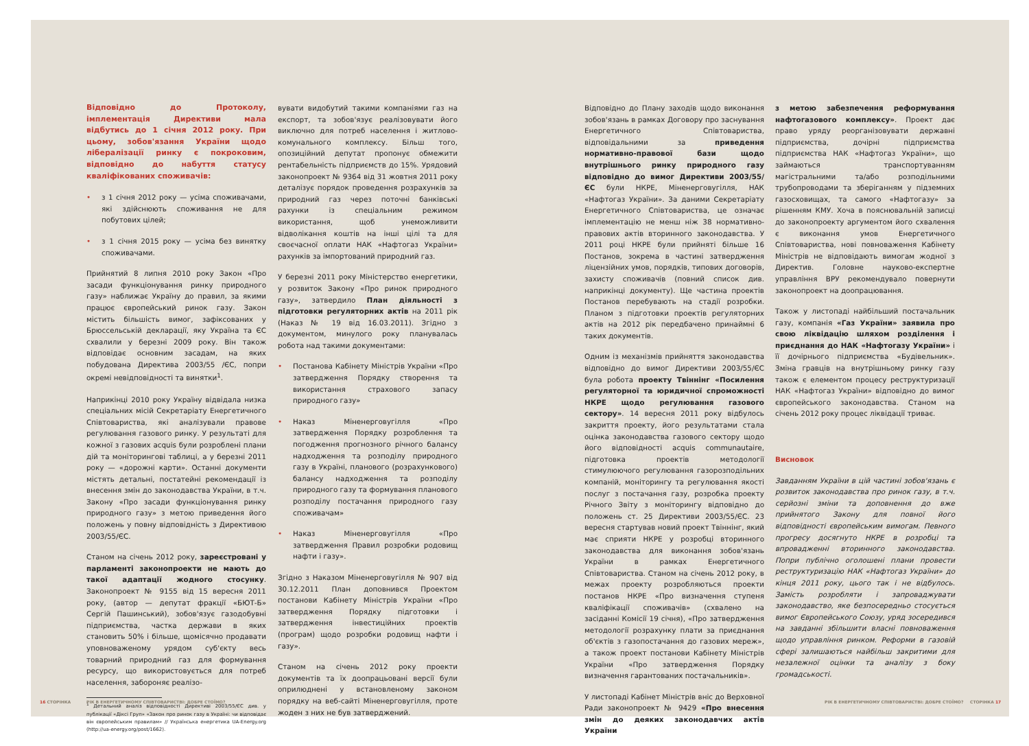Відповідно до Протоколу, імплементація Директиви мала відбутись до 1 січня 2012 року. При цьому, зобов'язання України щодо лібералізації ринку є покроковим, відповідно до набуття статусу кваліфікованих споживачів:
• з 1 січня 2012 року — усіма споживачами, які здійснюють споживання не для побутових цілей;
• з 1 січня 2015 року — усіма без винятку споживачами.
Прийнятий 8 липня 2010 року Закон «Про засади функціонування ринку природного газу» наближає Україну до правил, за якими працює європейський ринок газу. Закон містить більшість вимог, зафіксованих у Брюссельській декларації, яку Україна та ЄС схвалили у березні 2009 року. Він також відповідає основним засадам, на яких побудована Директива 2003/55 /ЄС, попри окремі невідповідності та винятки<sup>1</sup>.
Наприкінці 2010 року Україну відвідала низка спеціальних місій Секретаріату Енергетичного Співтовариства, які аналізували правове регулювання газового ринку. У результаті для кожної з газових acquis були розроблені плани дій та моніторингові таблиці, а у березні 2011 року — «дорожні карти». Останні документи містять детальні, постатейні рекомендації із внесення змін до законодавства України, в т.ч. Закону «Про засади функціонування ринку природного газу» з метою приведення його положень у повну відповідність з Директивою 2003/55/ЄС.
Станом на січень 2012 року, зареєстровані у парламенті законопроекти не мають до такої адаптації жодного стосунку. Законопроект № 9155 від 15 вересня 2011 року, (автор — депутат фракції «БЮТ-Б» Сергій Пашинський), зобов'язує газодобувні підприємства, частка держави в яких становить 50% і більше, щомісячно продавати уповноваженому урядом суб'єкту весь товарний природний газ для формування ресурсу, що використовується для потреб населення, забороняє реалізо-
<sup>1</sup> Детальний аналіз відповідності Директиві 2003/55/ЄС див. у публікації «Діксі Груп» «Закон про ринок газу в Україні: чи відповідає він європейським правилам» // Українська енергетика UA-Energy.org (http://ua-energy.org/post/1662).
вувати видобутий такими компаніями газ на експорт, та зобов'язує реалізовувати його виключно для потреб населення і житлово-комунального комплексу. Більш того, опозиційний депутат пропонує обмежити рентабельність підприємств до 15%. Урядовий законопроект № 9364 від 31 жовтня 2011 року деталізує порядок проведення розрахунків за природний газ через поточні банківські рахунки із спеціальним режимом використання, щоб унеможливити відволікання коштів на інші цілі та для своєчасної оплати НАК «Нафтогаз України» рахунків за імпортований природний газ.
У березні 2011 року Міністерство енергетики, у розвиток Закону «Про ринок природного газу», затвердило План діяльності з підготовки регуляторних актів на 2011 рік (Наказ № 19 від 16.03.2011). Згідно з документом, минулого року планувалась робота над такими документами:
• Постанова Кабінету Міністрів України «Про затвердження Порядку створення та використання страхового запасу природного газу»
• Наказ Міненерговугілля «Про затвердження Порядку розроблення та погодження прогнозного річного балансу надходження та розподілу природного газу в Україні, планового (розрахункового) балансу надходження та розподілу природного газу та формування планового розподілу постачання природного газу споживачам»
• Наказ Міненерговугілля «Про затвердження Правил розробки родовищ нафти і газу».
Згідно з Наказом Міненерговугілля № 907 від 30.12.2011 План доповнився Проектом постанови Кабінету Міністрів України «Про затвердження Порядку підготовки і затвердження інвестиційних проектів (програм) щодо розробки родовищ нафти і газу».
Станом на січень 2012 року проекти документів та їх доопрацьовані версії були оприлюднені у встановленому законом порядку на веб-сайті Міненерговугілля, проте жоден з них не був затверджений.
Відповідно до Плану заходів щодо виконання зобов'язань в рамках Договору про заснування Енергетичного Співтовариства, відповідальними за приведення нормативно-правової бази щодо внутрішнього ринку природного газу відповідно до вимог Директиви 2003/55/ЄС були НКРЕ, Міненерговугілля, НАК «Нафтогаз України». За даними Секретаріату Енергетичного Співтовариства, це означає імплементацію не менш ніж 38 нормативно-правових актів вторинного законодавства. У 2011 році НКРЕ були прийняті більше 16 Постанов, зокрема в частині затвердження ліцензійних умов, порядків, типових договорів, захисту споживачів (повний список див. наприкінці документу). Ще частина проектів Постанов перебувають на стадії розробки. Планом з підготовки проектів регуляторних актів на 2012 рік передбачено принаймні 6 таких документів.
Одним із механізмів прийняття законодавства відповідно до вимог Директиви 2003/55/ЄС була робота проекту Твіннінг «Посилення регуляторної та юридичної спроможності НКРЕ щодо регулювання газового сектору». 14 вересня 2011 року відбулось закриття проекту, його результатами стала оцінка законодавства газового сектору щодо його відповідності acquis communautaire, підготовка проектів методології стимулюючого регулювання газорозподільних компаній, моніторингу та регулювання якості послуг з постачання газу, розробка проекту Річного Звіту з моніторингу відповідно до положень ст. 25 Директиви 2003/55/ЄС. 23 вересня стартував новий проект Твіннінг, який має сприяти НКРЕ у розробці вторинного законодавства для виконання зобов'язань України в рамках Енергетичного Співтовариства. Станом на січень 2012 року, в межах проекту розробляються проекти постанов НКРЕ «Про визначення ступеня кваліфікації споживачів» (схвалено на засіданні Комісії 19 січня), «Про затвердження методології розрахунку плати за приєднання об'єктів з газопостачання до газових мереж», а також проект постанови Кабінету Міністрів України «Про затвердження Порядку визначення гарантованих постачальників».
У листопаді Кабінет Міністрів вніс до Верховної Ради законопроект № 9429 «Про внесення змін до деяких законодавчих актів України
з метою забезпечення реформування нафтогазового комплексу». Проект дає право уряду реорганізовувати державні підприємства, дочірні підприємства підприємства НАК «Нафтогаз України», що займаються транспортуванням магістральними та/або розподільними трубопроводами та зберіганням у підземних газосховищах, та самого «Нафтогазу» за рішенням КМУ. Хоча в пояснювальній записці до законопроекту аргументом його схвалення є виконання умов Енергетичного Співтовариства, нові повноваження Кабінету Міністрів не відповідають вимогам жодної з Директив. Головне науково-експертне управління ВРУ рекомендувало повернути законопроект на доопрацювання.
Також у листопаді найбільший постачальник газу, компанія «Газ України» заявила про свою ліквідацію шляхом розділення і приєднання до НАК «Нафтогазу України» і її дочірнього підприємства «Будівельник». Зміна гравців на внутрішньому ринку газу також є елементом процесу реструктуризації НАК «Нафтогаз України» відповідно до вимог європейського законодавства. Станом на січень 2012 року процес ліквідації триває.
Висновок
Завданням України в цій частині зобов'язань є розвиток законодавства про ринок газу, в т.ч. серйозні зміни та доповнення до вже прийнятого Закону для повної його відповідності європейським вимогам. Певного прогресу досягнуто НКРЕ в розробці та впровадженні вторинного законодавства. Попри публічно оголошені плани провести реструктуризацію НАК «Нафтогаз України» до кінця 2011 року, цього так і не відбулось. Замість розробляти і запроваджувати законодавство, яке безпосередньо стосується вимог Європейського Союзу, уряд зосередився на завданні збільшити власні повноваження щодо управління ринком. Реформи в газовій сфері залишаються найбільш закритими для незалежної оцінки та аналізу з боку громадськості.
16 СТОРІНКА
РІК В ЕНЕРГЕТИЧНОМУ СПІВТОВАРИСТВІ: ДОБРЕ СТОЇМО?
РІК В ЕНЕРГЕТИЧНОМУ СПІВТОВАРИСТВІ: ДОБРЕ СТОЇМО?
СТОРІНКА 17